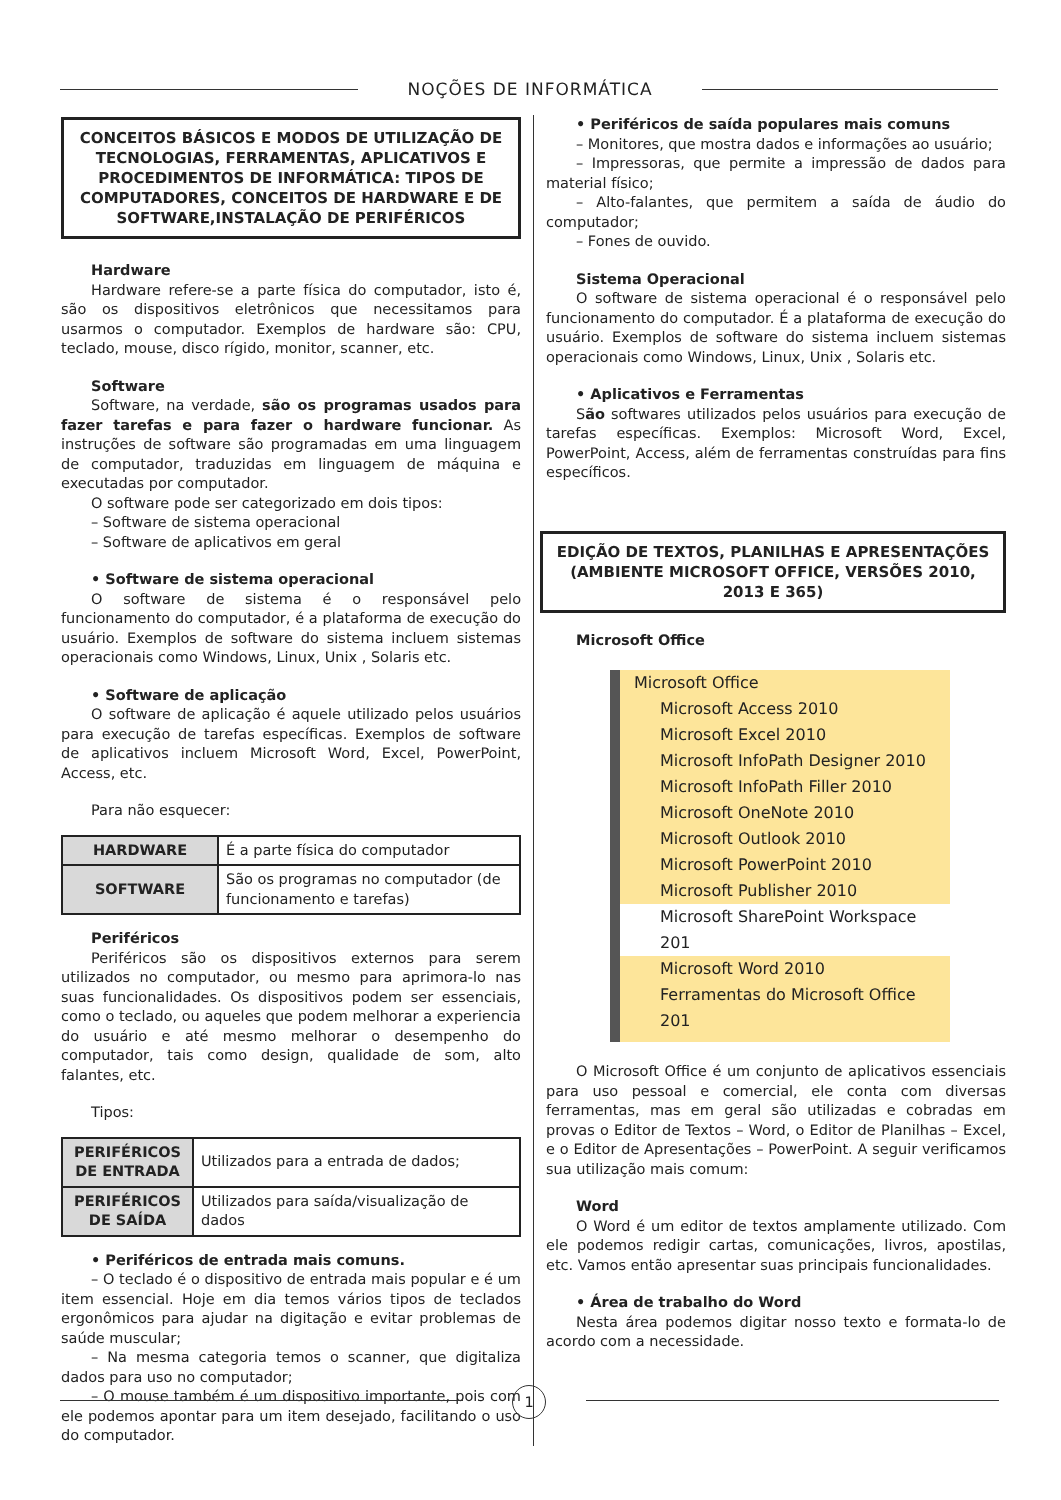NOÇÕES DE INFORMÁTICA
CONCEITOS BÁSICOS E MODOS DE UTILIZAÇÃO DE TECNOLOGIAS, FERRAMENTAS, APLICATIVOS E PROCEDIMENTOS DE INFORMÁTICA: TIPOS DE COMPUTADORES, CONCEITOS DE HARDWARE E DE SOFTWARE,INSTALAÇÃO DE PERIFÉRICOS
Hardware
Hardware refere-se a parte física do computador, isto é, são os dispositivos eletrônicos que necessitamos para usarmos o computador. Exemplos de hardware são: CPU, teclado, mouse, disco rígido, monitor, scanner, etc.
Software
Software, na verdade, são os programas usados para fazer tarefas e para fazer o hardware funcionar. As instruções de software são programadas em uma linguagem de computador, traduzidas em linguagem de máquina e executadas por computador.
O software pode ser categorizado em dois tipos:
– Software de sistema operacional
– Software de aplicativos em geral
• Software de sistema operacional
O software de sistema é o responsável pelo funcionamento do computador, é a plataforma de execução do usuário. Exemplos de software do sistema incluem sistemas operacionais como Windows, Linux, Unix , Solaris etc.
• Software de aplicação
O software de aplicação é aquele utilizado pelos usuários para execução de tarefas específicas. Exemplos de software de aplicativos incluem Microsoft Word, Excel, PowerPoint, Access, etc.
Para não esquecer:
| HARDWARE | É a parte física do computador |
| SOFTWARE | São os programas no computador (de funcionamento e tarefas) |
Periféricos
Periféricos são os dispositivos externos para serem utilizados no computador, ou mesmo para aprimora-lo nas suas funcionalidades. Os dispositivos podem ser essenciais, como o teclado, ou aqueles que podem melhorar a experiencia do usuário e até mesmo melhorar o desempenho do computador, tais como design, qualidade de som, alto falantes, etc.
Tipos:
| PERIFÉRICOS DE ENTRADA | Utilizados para a entrada de dados; |
| PERIFÉRICOS DE SAÍDA | Utilizados para saída/visualização de dados |
• Periféricos de entrada mais comuns.
– O teclado é o dispositivo de entrada mais popular e é um item essencial. Hoje em dia temos vários tipos de teclados ergonômicos para ajudar na digitação e evitar problemas de saúde muscular;
– Na mesma categoria temos o scanner, que digitaliza dados para uso no computador;
– O mouse também é um dispositivo importante, pois com ele podemos apontar para um item desejado, facilitando o uso do computador.
• Periféricos de saída populares mais comuns
– Monitores, que mostra dados e informações ao usuário;
– Impressoras, que permite a impressão de dados para material físico;
– Alto-falantes, que permitem a saída de áudio do computador;
– Fones de ouvido.
Sistema Operacional
O software de sistema operacional é o responsável pelo funcionamento do computador. É a plataforma de execução do usuário. Exemplos de software do sistema incluem sistemas operacionais como Windows, Linux, Unix , Solaris etc.
• Aplicativos e Ferramentas
São softwares utilizados pelos usuários para execução de tarefas específicas. Exemplos: Microsoft Word, Excel, PowerPoint, Access, além de ferramentas construídas para fins específicos.
EDIÇÃO DE TEXTOS, PLANILHAS E APRESENTAÇÕES (AMBIENTE MICROSOFT OFFICE, VERSÕES 2010, 2013 E 365)
Microsoft Office
Microsoft Office
Microsoft Access 2010
Microsoft Excel 2010
Microsoft InfoPath Designer 2010
Microsoft InfoPath Filler 2010
Microsoft OneNote 2010
Microsoft Outlook 2010
Microsoft PowerPoint 2010
Microsoft Publisher 2010
Microsoft SharePoint Workspace 201
Microsoft Word 2010
Ferramentas do Microsoft Office 201
O Microsoft Office é um conjunto de aplicativos essenciais para uso pessoal e comercial, ele conta com diversas ferramentas, mas em geral são utilizadas e cobradas em provas o Editor de Textos – Word, o Editor de Planilhas – Excel, e o Editor de Apresentações – PowerPoint. A seguir verificamos sua utilização mais comum:
Word
O Word é um editor de textos amplamente utilizado. Com ele podemos redigir cartas, comunicações, livros, apostilas, etc. Vamos então apresentar suas principais funcionalidades.
• Área de trabalho do Word
Nesta área podemos digitar nosso texto e formata-lo de acordo com a necessidade.
1